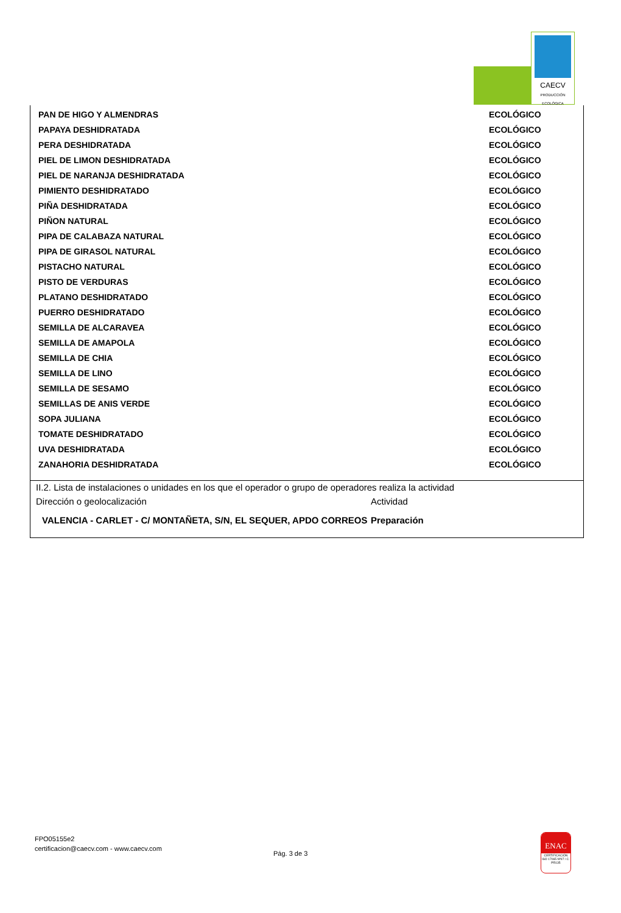CAECV
PRODUCCIÓN ECOLÓGICA
| PAN DE HIGO Y ALMENDRAS | ECOLÓGICO |
| PAPAYA DESHIDRATADA | ECOLÓGICO |
| PERA DESHIDRATADA | ECOLÓGICO |
| PIEL DE LIMON DESHIDRATADA | ECOLÓGICO |
| PIEL DE NARANJA DESHIDRATADA | ECOLÓGICO |
| PIMIENTO DESHIDRATADO | ECOLÓGICO |
| PIÑA DESHIDRATADA | ECOLÓGICO |
| PIÑON NATURAL | ECOLÓGICO |
| PIPA DE CALABAZA NATURAL | ECOLÓGICO |
| PIPA DE GIRASOL NATURAL | ECOLÓGICO |
| PISTACHO NATURAL | ECOLÓGICO |
| PISTO DE VERDURAS | ECOLÓGICO |
| PLATANO DESHIDRATADO | ECOLÓGICO |
| PUERRO DESHIDRATADO | ECOLÓGICO |
| SEMILLA DE ALCARAVEA | ECOLÓGICO |
| SEMILLA DE AMAPOLA | ECOLÓGICO |
| SEMILLA DE CHIA | ECOLÓGICO |
| SEMILLA DE LINO | ECOLÓGICO |
| SEMILLA DE SESAMO | ECOLÓGICO |
| SEMILLAS DE ANIS VERDE | ECOLÓGICO |
| SOPA JULIANA | ECOLÓGICO |
| TOMATE DESHIDRATADO | ECOLÓGICO |
| UVA DESHIDRATADA | ECOLÓGICO |
| ZANAHORIA DESHIDRATADA | ECOLÓGICO |
II.2. Lista de instalaciones o unidades en los que el operador o grupo de operadores realiza la actividad
Dirección o geolocalización Actividad
VALENCIA - CARLET - C/ MONTAÑETA, S/N, EL SEQUER, APDO CORREOS
Preparación
FPO05155e2
certificacion@caecv.com - www.caecv.com
Pág. 3 de 3
ENAC
CERTIFICACIÓN ISO 17065 Nº97 / C-PR135